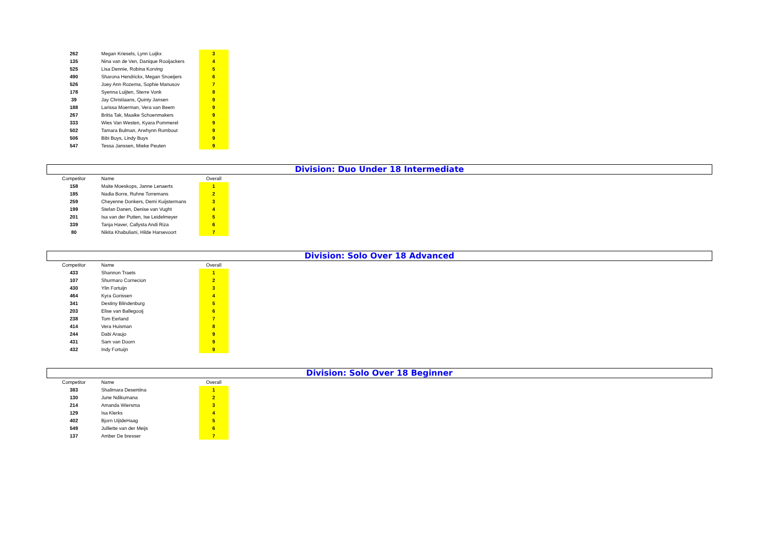| 262 | Megan Kriesels, Lynn Luijkx | 3 |
| 135 | Nina van de Ven, Danique Rooijackers | 4 |
| 525 | Lisa Dennie, Robina Korving | 5 |
| 490 | Sharona Hendrickx, Megan Snoeijers | 6 |
| 526 | Joey Ann Rozema, Sophie Manusov | 7 |
| 178 | Syenna Luijten, Sterre Vonk | 8 |
| 39 | Jay Christiaans, Quinty Jansen | 9 |
| 188 | Larissa Moerman, Vera van Beem | 9 |
| 267 | Britta Tak, Maaike Schoenmakers | 9 |
| 333 | Wies Van Westen, Kyara Pommerel | 9 |
| 502 | Tamara Bulman, Arwhynn Rombout | 9 |
| 506 | Bibi Buys, Lindy Buys | 9 |
| 547 | Tessa Janssen, Mieke Peuten | 9 |
Division: Duo Under 18 Intermediate
| Competitor | Name | Overall |
| --- | --- | --- |
| 158 | Maite Moeskops, Janne Lenaerts | 1 |
| 185 | Nadia Borre, Ruhne Torremans | 2 |
| 259 | Cheyenne Donkers, Demi Kuijstermans | 3 |
| 199 | Stefan Danen, Denise van Vught | 4 |
| 201 | Isa van der Putten, Ise Leidelmeyer | 5 |
| 339 | Tanja Haver, Callysta Andi Riza | 6 |
| 80 | Nikita Khabuliani, Hilde Harsevoort | 7 |
Division: Solo Over 18 Advanced
| Competitor | Name | Overall |
| --- | --- | --- |
| 433 | Shannon Traets | 1 |
| 107 | Shurmaro Cornecion | 2 |
| 430 | Ylin Fortuijn | 3 |
| 464 | Kyra Gorissen | 4 |
| 341 | Destiny Blindenburg | 5 |
| 203 | Elise van Ballegooij | 6 |
| 238 | Tom Eerland | 7 |
| 414 | Vera Huisman | 8 |
| 244 | Dabi Araujo | 9 |
| 431 | Sam van Doorn | 9 |
| 432 | Indy Fortuijn | 9 |
Division: Solo Over 18 Beginner
| Competitor | Name | Overall |
| --- | --- | --- |
| 383 | Shalimara Desentina | 1 |
| 130 | June Ndikumana | 2 |
| 214 | Amanda Wiersma | 3 |
| 129 | Isa Klerks | 4 |
| 402 | Bjorn UijtdeHaag | 5 |
| 549 | Julliette van der Meijs | 6 |
| 137 | Amber De bresser | 7 |